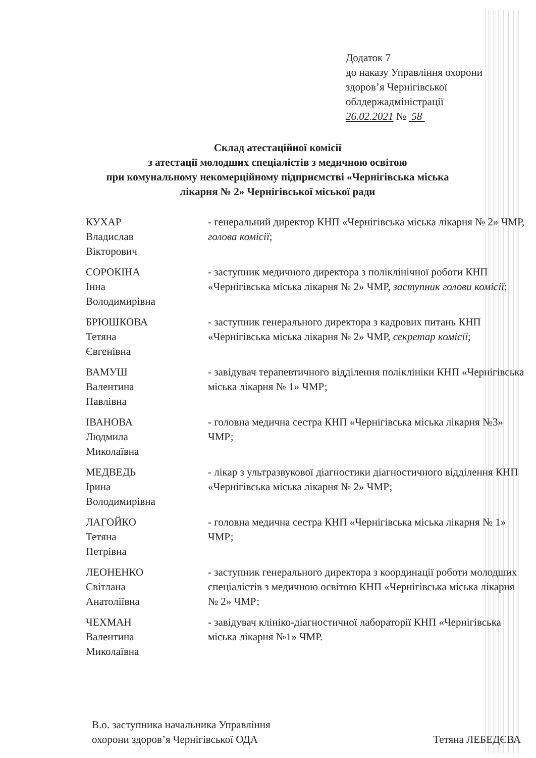Додаток 7
до наказу Управління охорони
здоров’я Чернігівської
облдержадміністрації
26.02.2021 № 58
Склад атестаційної комісії
з атестації молодших спеціалістів з медичною освітою
при комунальному некомерційному підприємстві «Чернігівська міська
лікарня № 2» Чернігівської міської ради
КУХАР
Владислав
Вікторович
- генеральний директор КНП «Чернігівська міська лікарня № 2» ЧМР, голова комісії;
СОРОКІНА
Інна
Володимирівна
- заступник медичного директора з поліклінічної роботи КНП «Чернігівська міська лікарня № 2» ЧМР, заступник голови комісії;
БРЮШКОВА
Тетяна
Євгенівна
- заступник генерального директора з кадрових питань КНП «Чернігівська міська лікарня № 2» ЧМР, секретар комісії;
ВАМУШ
Валентина
Павлівна
- завідувач терапевтичного відділення поліклініки КНП «Чернігівська міська лікарня № 1» ЧМР;
ІВАНОВА
Людмила
Миколаївна
- головна медична сестра КНП «Чернігівська міська лікарня №3» ЧМР;
МЕДВЕДЬ
Ірина
Володимирівна
- лікар з ультразвукової діагностики діагностичного відділення КНП «Чернігівська міська лікарня № 2» ЧМР;
ЛАГОЙКО
Тетяна
Петрівна
- головна медична сестра КНП «Чернігівська міська лікарня № 1» ЧМР;
ЛЕОНЕНКО
Світлана
Анатоліївна
- заступник генерального директора з координації роботи молодших спеціалістів з медичною освітою КНП «Чернігівська міська лікарня № 2» ЧМР;
ЧЕХМАН
Валентина
Миколаївна
- завідувач клініко-діагностичної лабораторії КНП «Чернігівська міська лікарня №1» ЧМР.
В.о. заступника начальника Управління
охорони здоров’я Чернігівської ОДА
Тетяна ЛЕБЕДЄВА